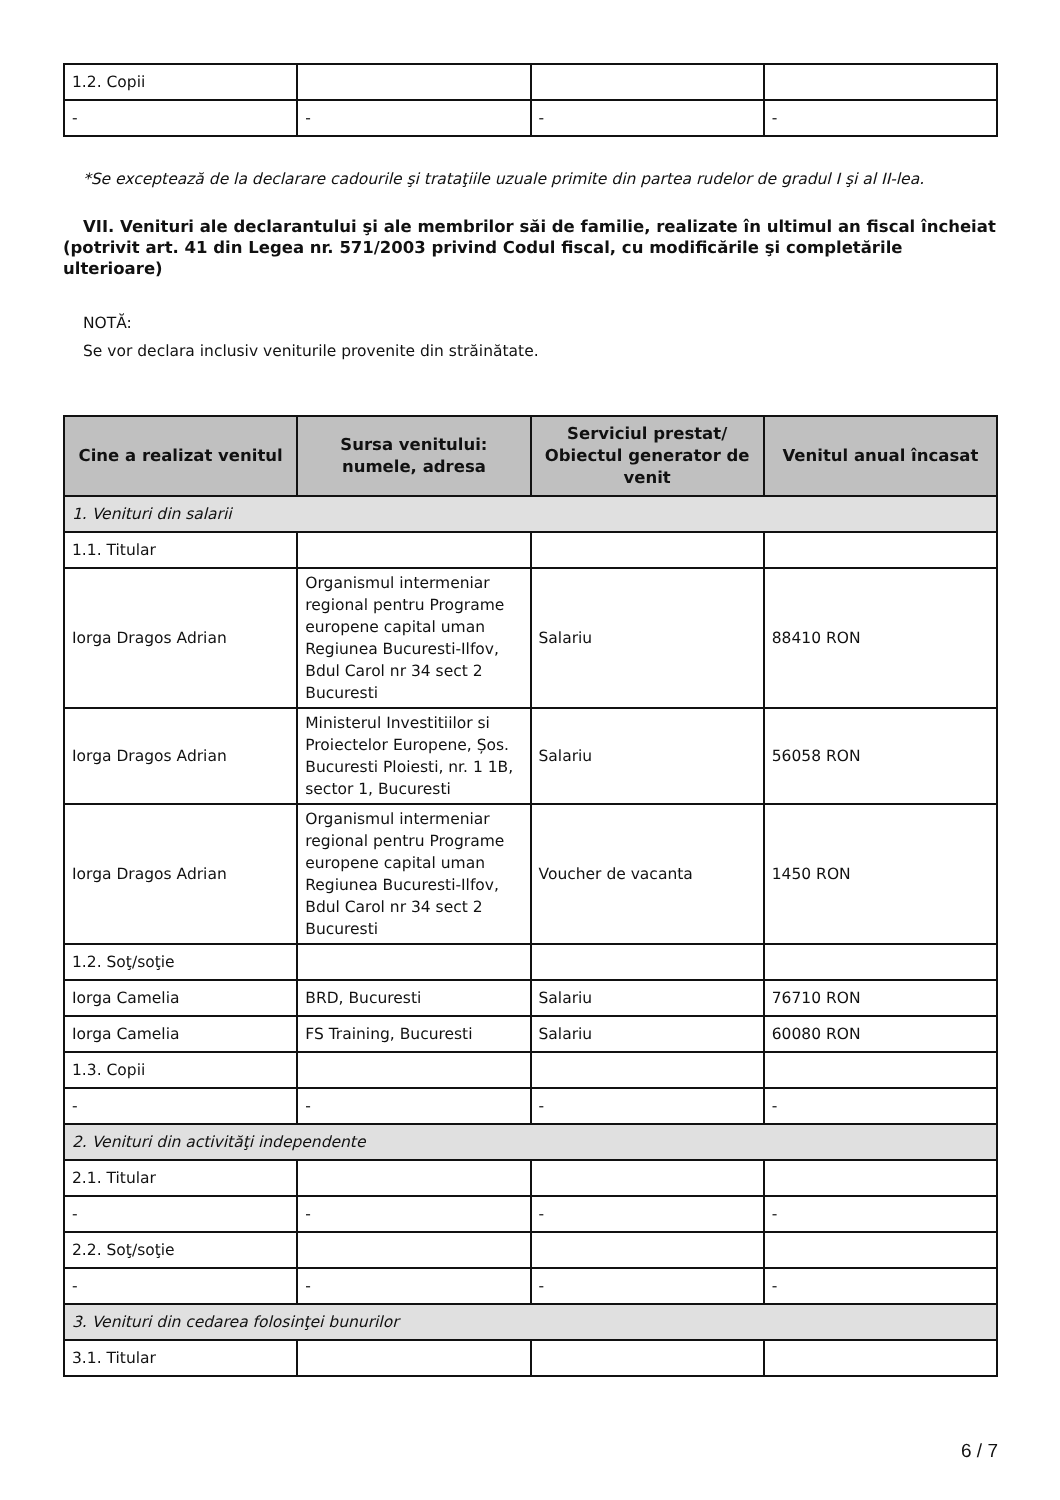| 1.2. Copii | | | |
| - | - | - | - |
*Se exceptează de la declarare cadourile şi trataţiile uzuale primite din partea rudelor de gradul I şi al II-lea.
VII. Venituri ale declarantului şi ale membrilor săi de familie, realizate în ultimul an fiscal încheiat (potrivit art. 41 din Legea nr. 571/2003 privind Codul fiscal, cu modificările şi completările ulterioare)
NOTĂ:
Se vor declara inclusiv veniturile provenite din străinătate.
| Cine a realizat venitul | Sursa venitului: numele, adresa | Serviciul prestat/ Obiectul generator de venit | Venitul anual încasat |
| --- | --- | --- | --- |
| 1. Venituri din salarii | | | |
| 1.1. Titular | | | |
| Iorga Dragos Adrian | Organismul intermeniar regional pentru Programe europene capital uman Regiunea Bucuresti-Ilfov, Bdul Carol nr 34 sect 2 Bucuresti | Salariu | 88410 RON |
| Iorga Dragos Adrian | Ministerul Investitiilor si Proiectelor Europene, Șos. Bucuresti Ploiesti, nr. 1 1B, sector 1, Bucuresti | Salariu | 56058 RON |
| Iorga Dragos Adrian | Organismul intermeniar regional pentru Programe europene capital uman Regiunea Bucuresti-Ilfov, Bdul Carol nr 34 sect 2 Bucuresti | Voucher de vacanta | 1450 RON |
| 1.2. Soţ/soţie | | | |
| Iorga Camelia | BRD, Bucuresti | Salariu | 76710 RON |
| Iorga Camelia | FS Training, Bucuresti | Salariu | 60080 RON |
| 1.3. Copii | | | |
| - | - | - | - |
| 2. Venituri din activităţi independente | | | |
| 2.1. Titular | | | |
| - | - | - | - |
| 2.2. Soţ/soţie | | | |
| - | - | - | - |
| 3. Venituri din cedarea folosinţei bunurilor | | | |
| 3.1. Titular | | | |
6 / 7